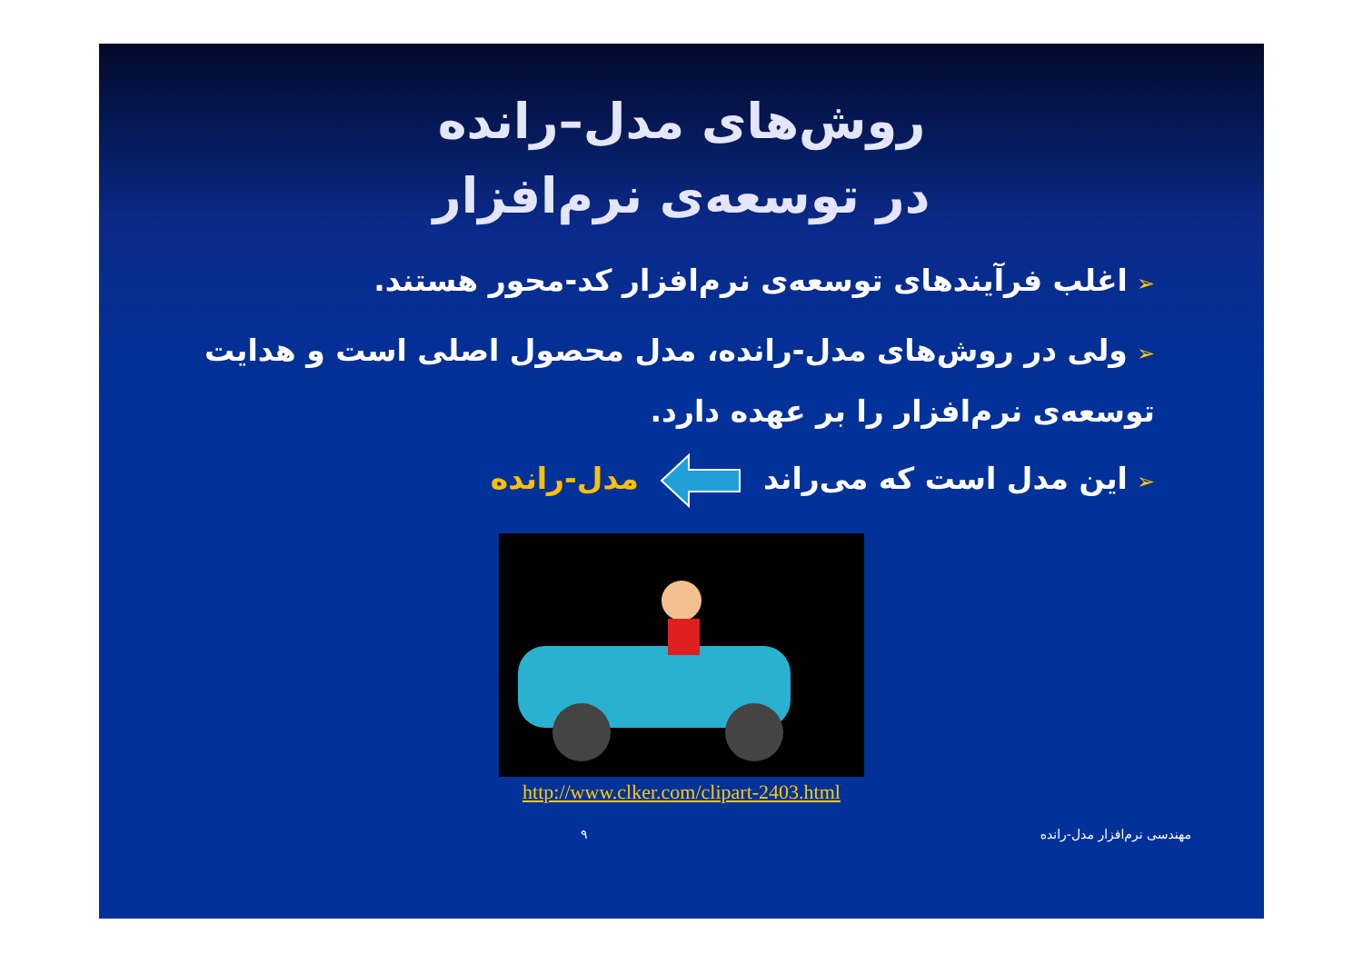روش‌های مدل–رانده
در توسعه‌ی نرم‌افزار
➢اغلب فرآیندهای توسعه‌ی نرم‌افزار کد-محور هستند.
➢ولی در روش‌های مدل-رانده، مدل محصول اصلی است و هدایت توسعه‌ی نرم‌افزار را بر عهده دارد.
➢این مدل است که می‌راند مدل-رانده
http://www.clker.com/clipart-2403.html
مهندسی نرم‌افزار مدل-رانده ۹